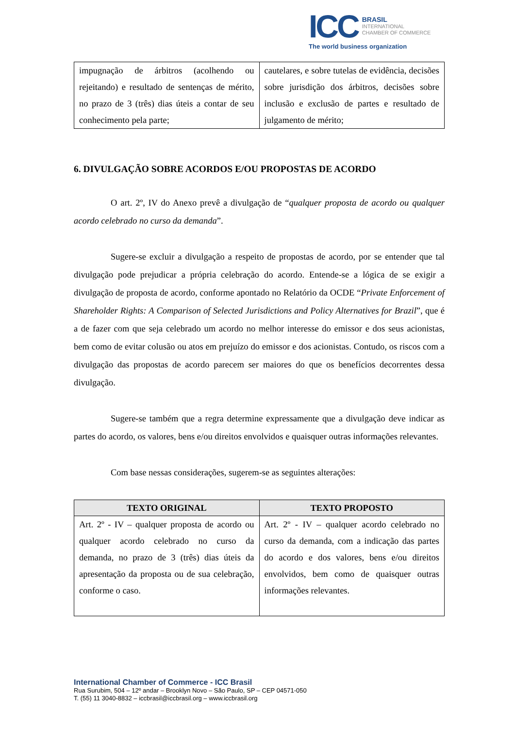ICC
BRASIL
INTERNATIONAL
CHAMBER OF COMMERCE
The world business organization
| impugnação de árbitros (acolhendo ou rejeitando) e resultado de sentenças de mérito, no prazo de 3 (três) dias úteis a contar de seu conhecimento pela parte; | cautelares, e sobre tutelas de evidência, decisões sobre jurisdição dos árbitros, decisões sobre inclusão e exclusão de partes e resultado de julgamento de mérito; |
6. DIVULGAÇÃO SOBRE ACORDOS E/OU PROPOSTAS DE ACORDO
O art. 2º, IV do Anexo prevê a divulgação de “qualquer proposta de acordo ou qualquer acordo celebrado no curso da demanda”.
Sugere-se excluir a divulgação a respeito de propostas de acordo, por se entender que tal divulgação pode prejudicar a própria celebração do acordo. Entende-se a lógica de se exigir a divulgação de proposta de acordo, conforme apontado no Relatório da OCDE “Private Enforcement of Shareholder Rights: A Comparison of Selected Jurisdictions and Policy Alternatives for Brazil”, que é a de fazer com que seja celebrado um acordo no melhor interesse do emissor e dos seus acionistas, bem como de evitar colusão ou atos em prejuízo do emissor e dos acionistas. Contudo, os riscos com a divulgação das propostas de acordo parecem ser maiores do que os benefícios decorrentes dessa divulgação.
Sugere-se também que a regra determine expressamente que a divulgação deve indicar as partes do acordo, os valores, bens e/ou direitos envolvidos e quaisquer outras informações relevantes.
Com base nessas considerações, sugerem-se as seguintes alterações:
| TEXTO ORIGINAL | TEXTO PROPOSTO |
| --- | --- |
| Art. 2º - IV – qualquer proposta de acordo ou qualquer acordo celebrado no curso da demanda, no prazo de 3 (três) dias úteis da apresentação da proposta ou de sua celebração, conforme o caso. | Art. 2º - IV – qualquer acordo celebrado no curso da demanda, com a indicação das partes do acordo e dos valores, bens e/ou direitos envolvidos, bem como de quaisquer outras informações relevantes. |
International Chamber of Commerce - ICC Brasil
Rua Surubim, 504 – 12º andar – Brooklyn Novo – São Paulo, SP – CEP 04571-050
T. (55) 11 3040-8832 – iccbrasil@iccbrasil.org – www.iccbrasil.org